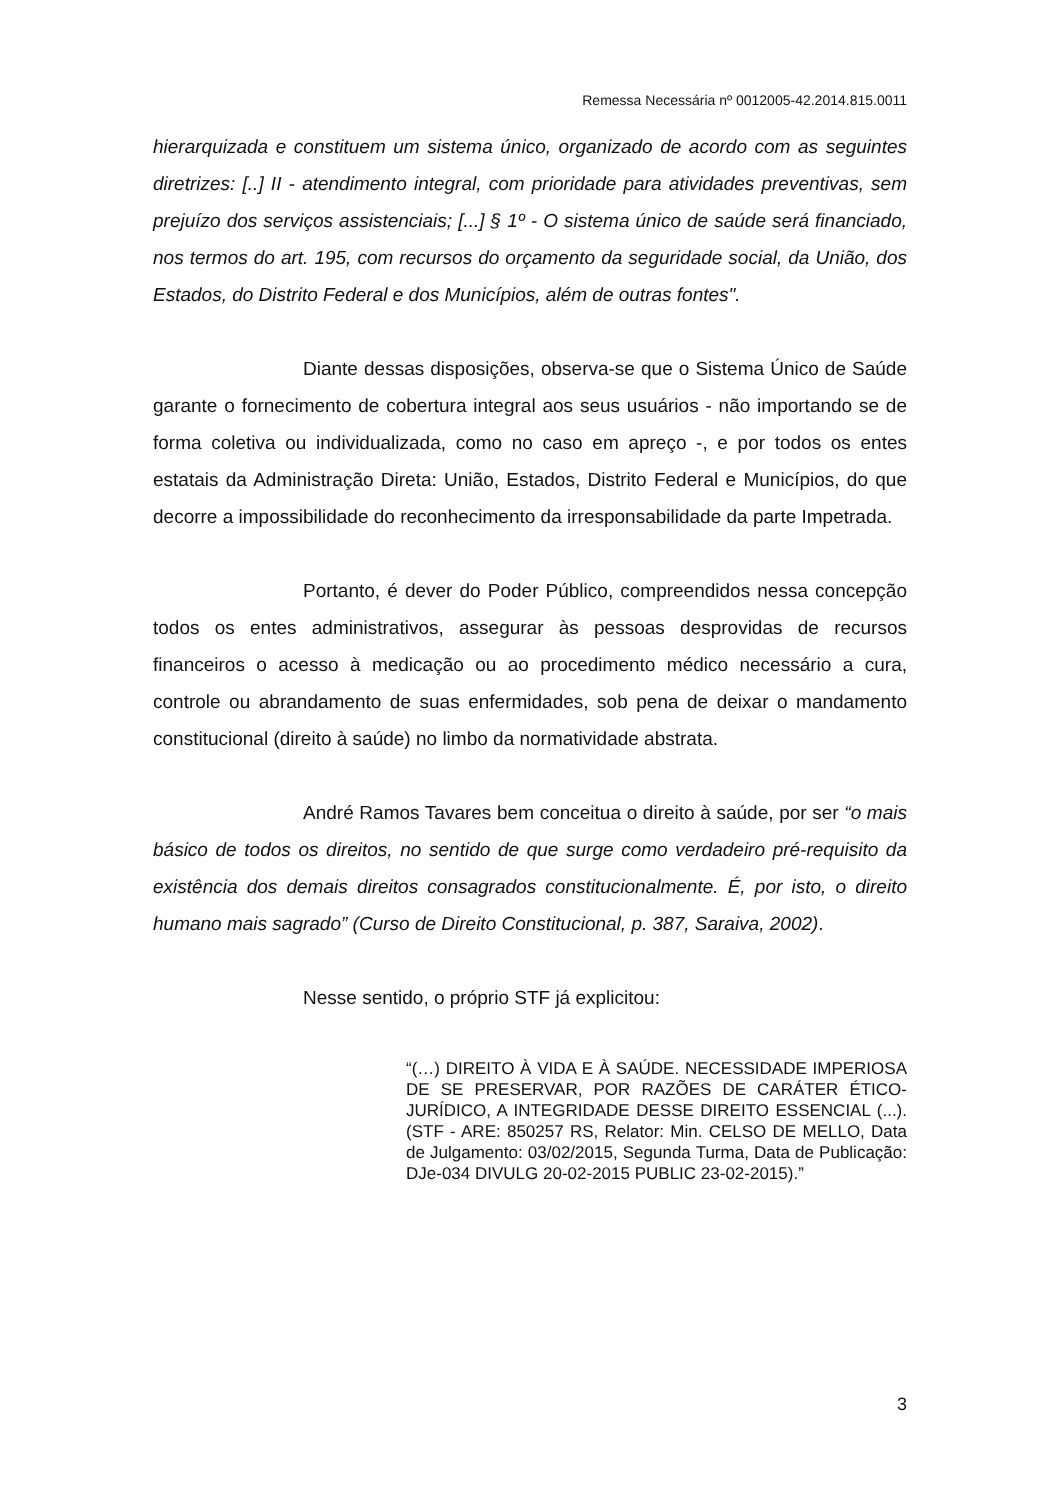Remessa Necessária nº 0012005-42.2014.815.0011
hierarquizada e constituem um sistema único, organizado de acordo com as seguintes diretrizes: [..] II - atendimento integral, com prioridade para atividades preventivas, sem prejuízo dos serviços assistenciais; [...] § 1º - O sistema único de saúde será financiado, nos termos do art. 195, com recursos do orçamento da seguridade social, da União, dos Estados, do Distrito Federal e dos Municípios, além de outras fontes".
Diante dessas disposições, observa-se que o Sistema Único de Saúde garante o fornecimento de cobertura integral aos seus usuários - não importando se de forma coletiva ou individualizada, como no caso em apreço -, e por todos os entes estatais da Administração Direta: União, Estados, Distrito Federal e Municípios, do que decorre a impossibilidade do reconhecimento da irresponsabilidade da parte Impetrada.
Portanto, é dever do Poder Público, compreendidos nessa concepção todos os entes administrativos, assegurar às pessoas desprovidas de recursos financeiros o acesso à medicação ou ao procedimento médico necessário a cura, controle ou abrandamento de suas enfermidades, sob pena de deixar o mandamento constitucional (direito à saúde) no limbo da normatividade abstrata.
André Ramos Tavares bem conceitua o direito à saúde, por ser “o mais básico de todos os direitos, no sentido de que surge como verdadeiro pré-requisito da existência dos demais direitos consagrados constitucionalmente. É, por isto, o direito humano mais sagrado” (Curso de Direito Constitucional, p. 387, Saraiva, 2002).
Nesse sentido, o próprio STF já explicitou:
“(…) DIREITO À VIDA E À SAÚDE. NECESSIDADE IMPERIOSA DE SE PRESERVAR, POR RAZÕES DE CARÁTER ÉTICO-JURÍDICO, A INTEGRIDADE DESSE DIREITO ESSENCIAL (...). (STF - ARE: 850257 RS, Relator: Min. CELSO DE MELLO, Data de Julgamento: 03/02/2015, Segunda Turma, Data de Publicação: DJe-034 DIVULG 20-02-2015 PUBLIC 23-02-2015).”
3